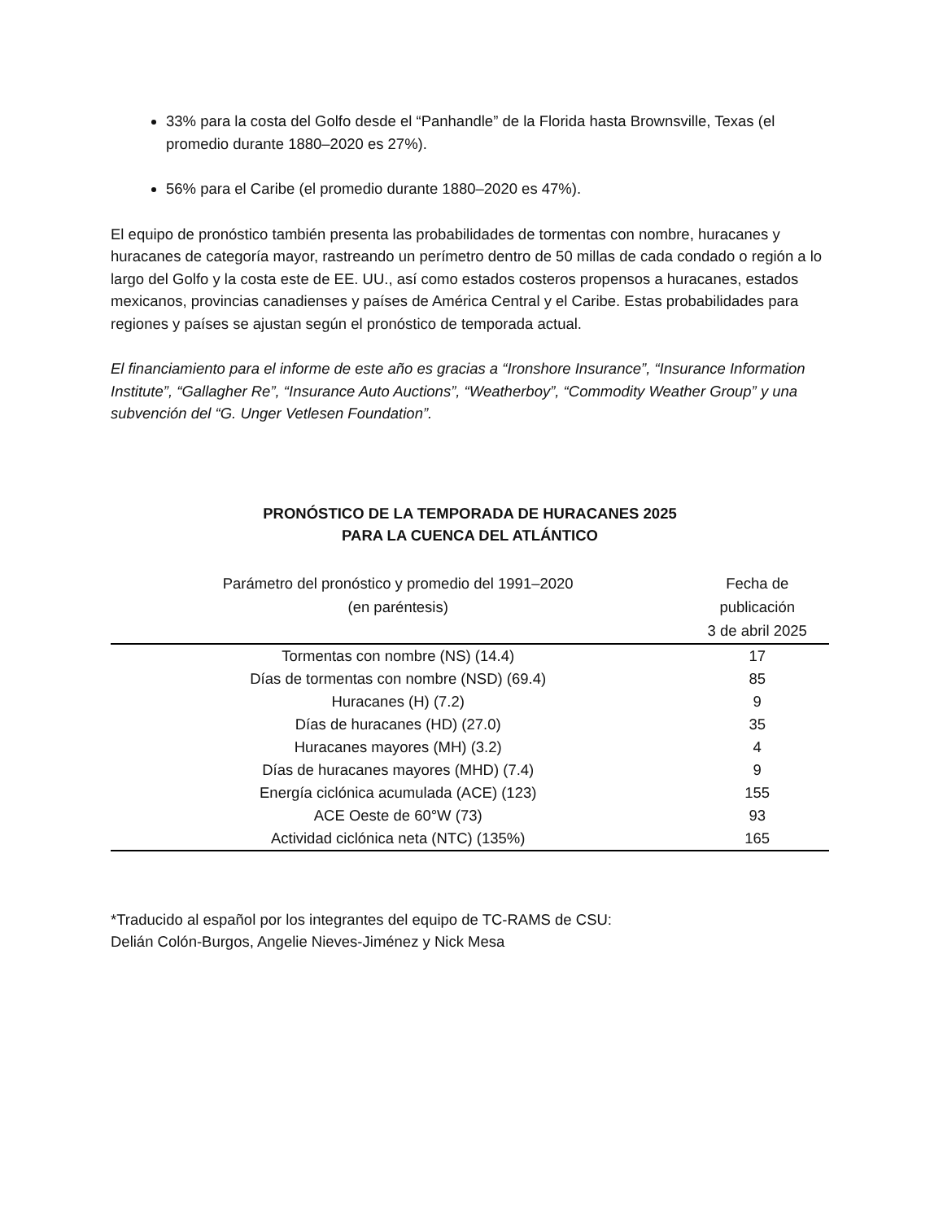33% para la costa del Golfo desde el “Panhandle” de la Florida hasta Brownsville, Texas (el promedio durante 1880–2020 es 27%).
56% para el Caribe (el promedio durante 1880–2020 es 47%).
El equipo de pronóstico también presenta las probabilidades de tormentas con nombre, huracanes y huracanes de categoría mayor, rastreando un perímetro dentro de 50 millas de cada condado o región a lo largo del Golfo y la costa este de EE. UU., así como estados costeros propensos a huracanes, estados mexicanos, provincias canadienses y países de América Central y el Caribe. Estas probabilidades para regiones y países se ajustan según el pronóstico de temporada actual.
El financiamiento para el informe de este año es gracias a “Ironshore Insurance”, “Insurance Information Institute”, “Gallagher Re”, “Insurance Auto Auctions”, “Weatherboy”, “Commodity Weather Group” y una subvención del “G. Unger Vetlesen Foundation”.
PRONÓSTICO DE LA TEMPORADA DE HURACANES 2025
PARA LA CUENCA DEL ATLÁNTICO
| Parámetro del pronóstico y promedio del 1991–2020 (en paréntesis) | Fecha de publicación 3 de abril 2025 |
| --- | --- |
| Tormentas con nombre (NS) (14.4) | 17 |
| Días de tormentas con nombre (NSD) (69.4) | 85 |
| Huracanes (H) (7.2) | 9 |
| Días de huracanes (HD) (27.0) | 35 |
| Huracanes mayores (MH) (3.2) | 4 |
| Días de huracanes mayores (MHD) (7.4) | 9 |
| Energía ciclónica acumulada (ACE) (123) | 155 |
| ACE Oeste de 60°W (73) | 93 |
| Actividad ciclónica neta (NTC) (135%) | 165 |
*Traducido al español por los integrantes del equipo de TC-RAMS de CSU:
Delián Colón-Burgos, Angelie Nieves-Jiménez y Nick Mesa